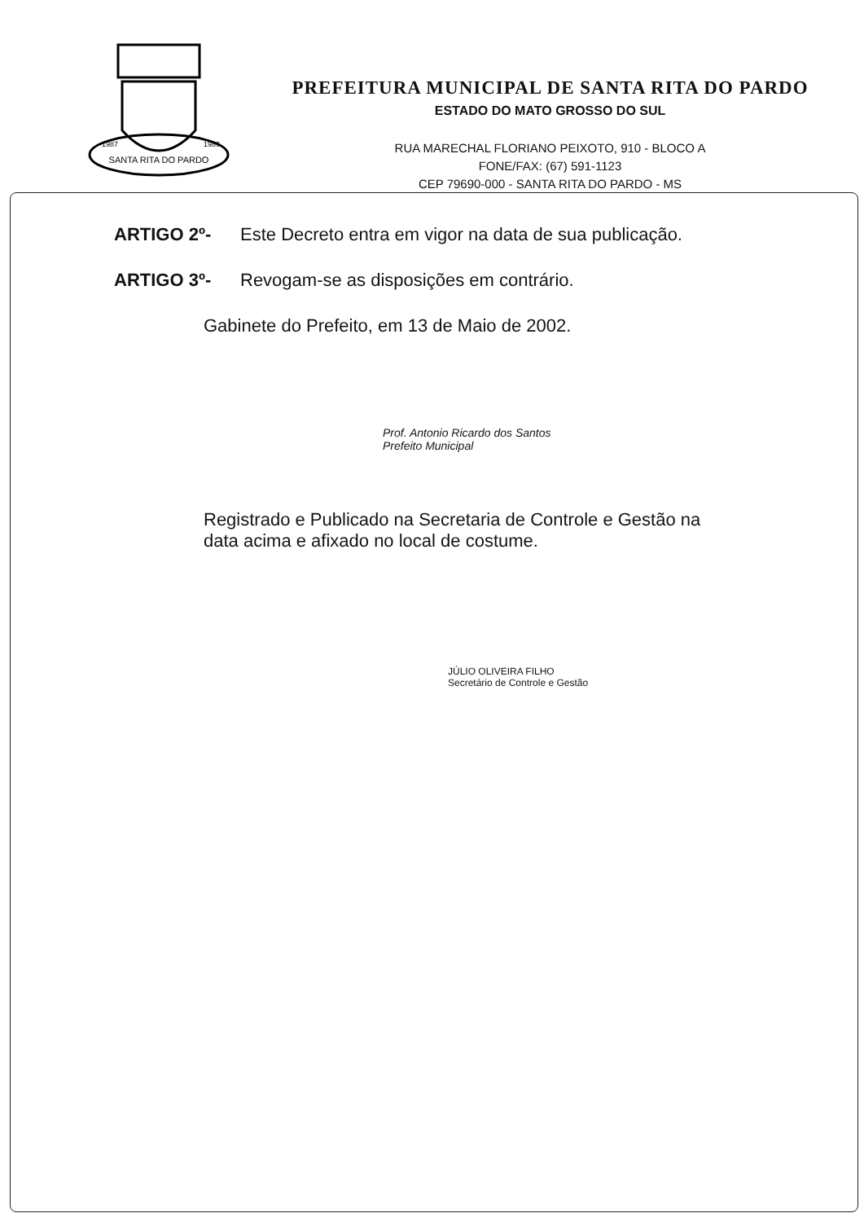SANTA RITA DO PARDO
1987
1989
PREFEITURA MUNICIPAL DE SANTA RITA DO PARDO
ESTADO DO MATO GROSSO DO SUL
RUA MARECHAL FLORIANO PEIXOTO, 910 - BLOCO A
FONE/FAX: (67) 591-1123
CEP 79690-000 - SANTA RITA DO PARDO - MS
ARTIGO 2º- Este Decreto entra em vigor na data de sua publicação.
ARTIGO 3º- Revogam-se as disposições em contrário.
Gabinete do Prefeito, em 13 de Maio de 2002.
Prof. Antonio Ricardo dos Santos
Prefeito Municipal
Registrado e Publicado na Secretaria de Controle e Gestão na data acima e afixado no local de costume.
JÚLIO OLIVEIRA FILHO
Secretário de Controle e Gestão